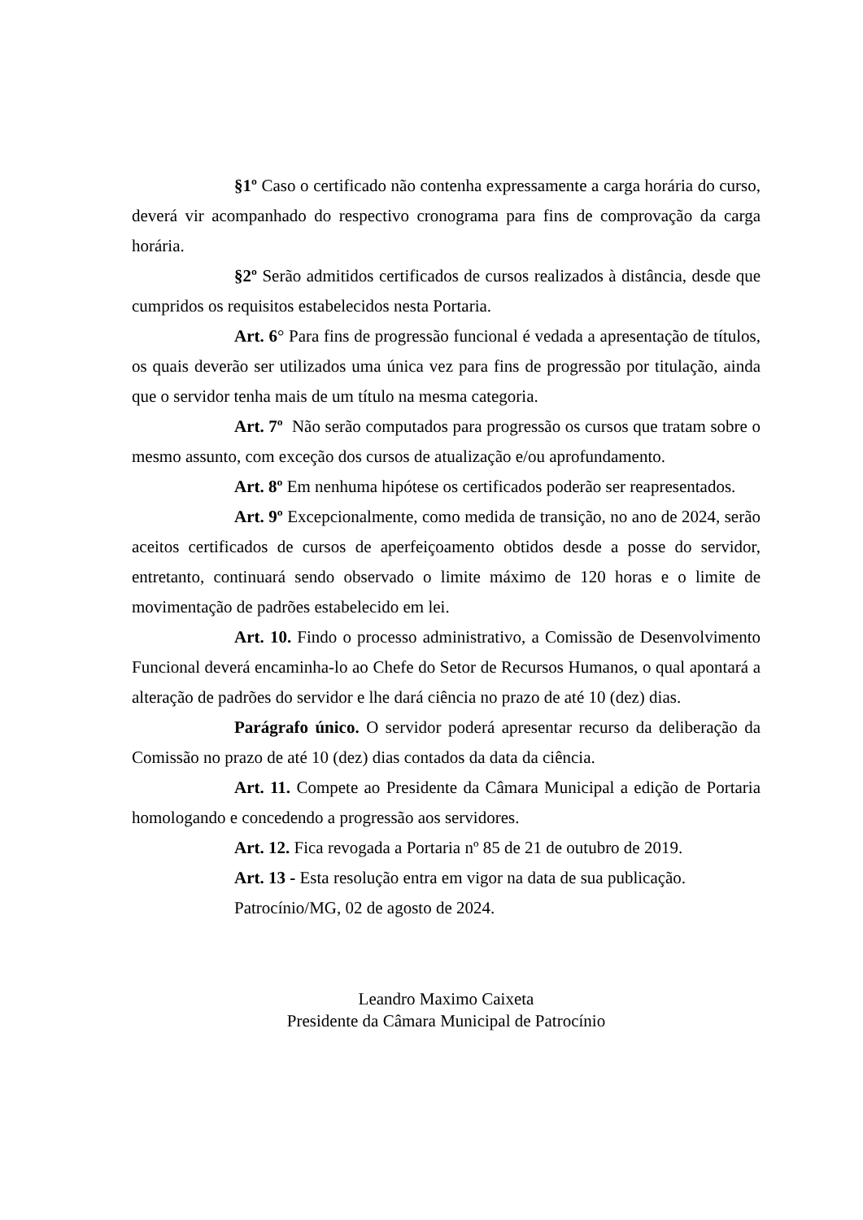§1º Caso o certificado não contenha expressamente a carga horária do curso, deverá vir acompanhado do respectivo cronograma para fins de comprovação da carga horária.
§2º Serão admitidos certificados de cursos realizados à distância, desde que cumpridos os requisitos estabelecidos nesta Portaria.
Art. 6° Para fins de progressão funcional é vedada a apresentação de títulos, os quais deverão ser utilizados uma única vez para fins de progressão por titulação, ainda que o servidor tenha mais de um título na mesma categoria.
Art. 7º Não serão computados para progressão os cursos que tratam sobre o mesmo assunto, com exceção dos cursos de atualização e/ou aprofundamento.
Art. 8º Em nenhuma hipótese os certificados poderão ser reapresentados.
Art. 9º Excepcionalmente, como medida de transição, no ano de 2024, serão aceitos certificados de cursos de aperfeiçoamento obtidos desde a posse do servidor, entretanto, continuará sendo observado o limite máximo de 120 horas e o limite de movimentação de padrões estabelecido em lei.
Art. 10. Findo o processo administrativo, a Comissão de Desenvolvimento Funcional deverá encaminha-lo ao Chefe do Setor de Recursos Humanos, o qual apontará a alteração de padrões do servidor e lhe dará ciência no prazo de até 10 (dez) dias.
Parágrafo único. O servidor poderá apresentar recurso da deliberação da Comissão no prazo de até 10 (dez) dias contados da data da ciência.
Art. 11. Compete ao Presidente da Câmara Municipal a edição de Portaria homologando e concedendo a progressão aos servidores.
Art. 12. Fica revogada a Portaria nº 85 de 21 de outubro de 2019.
Art. 13 - Esta resolução entra em vigor na data de sua publicação.
Patrocínio/MG, 02 de agosto de 2024.
Leandro Maximo Caixeta
Presidente da Câmara Municipal de Patrocínio